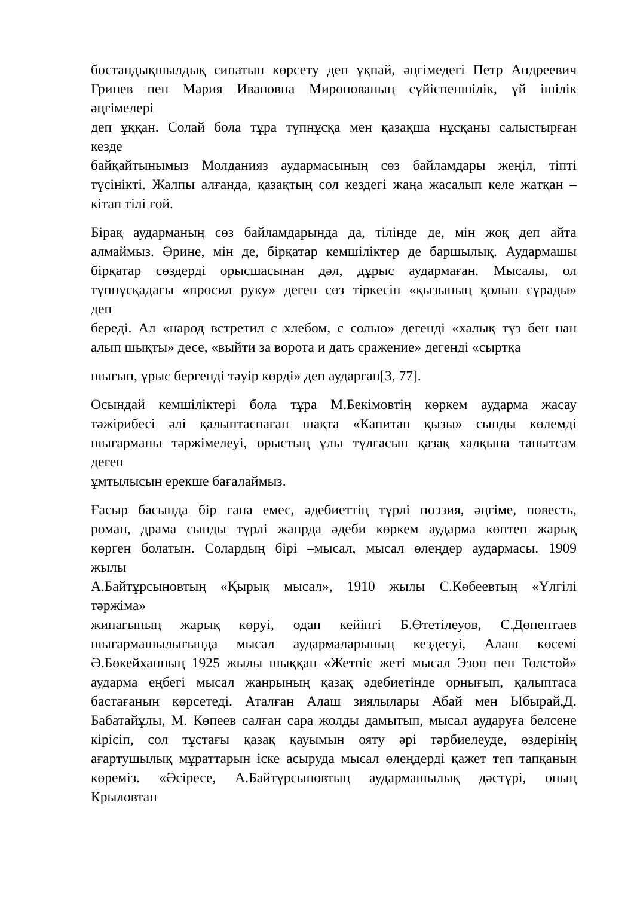бостандықшылдық сипатын көрсету деп ұқпай, әңгімедегі Петр Андреевич
Гринев пен Мария Ивановна Миронованың сүйіспеншілік, үй ішілік
әңгімелері
деп ұққан. Солай бола тұра түпнұсқа мен қазақша нұсқаны салыстырған
кезде
байқайтынымыз Молданияз аудармасының сөз байламдары жеңіл, тіпті
түсінікті. Жалпы алғанда, қазақтың сол кездегі жаңа жасалып келе жатқан –
кітап тілі ғой.
Бірақ аударманың сөз байламдарында да, тілінде де, мін жоқ деп айта
алмаймыз. Әрине, мін де, бірқатар кемшіліктер де баршылық. Аудармашы
бірқатар сөздерді орысшасынан дәл, дұрыс аудармаған. Мысалы, ол
түпнұсқадағы «просил руку» деген сөз тіркесін «қызының қолын сұрады»
деп
береді. Ал «народ встретил с хлебом, с солью» дегенді «халық тұз бен нан
алып шықты» десе, «выйти за ворота и дать сражение» дегенді «сыртқа
шығып, ұрыс бергенді тәуір көрді» деп аударған[3, 77].
Осындай кемшіліктері бола тұра М.Бекімовтің көркем аударма жасау
тәжірибесі әлі қалыптаспаған шақта «Капитан қызы» сынды көлемді
шығарманы тәржімелеуі, орыстың ұлы тұлғасын қазақ халқына танытсам
деген
ұмтылысын ерекше бағалаймыз.
Ғасыр басында бір ғана емес, әдебиеттің түрлі поэзия, әңгіме, повесть,
роман, драма сынды түрлі жанрда әдеби көркем аударма көптеп жарық
көрген болатын. Солардың бірі –мысал, мысал өлеңдер аудармасы. 1909
жылы
А.Байтұрсыновтың «Қырық мысал», 1910 жылы С.Көбеевтың «Үлгілі
тәржіма»
жинағының жарық көруі, одан кейінгі Б.Өтетілеуов, С.Дөнентаев
шығармашылығында мысал аудармаларының кездесуі, Алаш көсемі
Ә.Бөкейханның 1925 жылы шыққан «Жетпіс жеті мысал Эзоп пен Толстой»
аударма еңбегі мысал жанрының қазақ әдебиетінде орнығып, қалыптаса
бастағанын көрсетеді. Аталған Алаш зиялылары Абай мен Ыбырай,Д.
Бабатайұлы, М. Көпеев салған сара жолды дамытып, мысал аударуға белсене
кірісіп, сол тұстағы қазақ қауымын ояту әрі тәрбиелеуде, өздерінің
ағартушылық мұраттарын іске асыруда мысал өлеңдерді қажет теп тапқанын
көреміз. «Әсіресе, А.Байтұрсыновтың аудармашылық дәстүрі, оның
Крыловтан